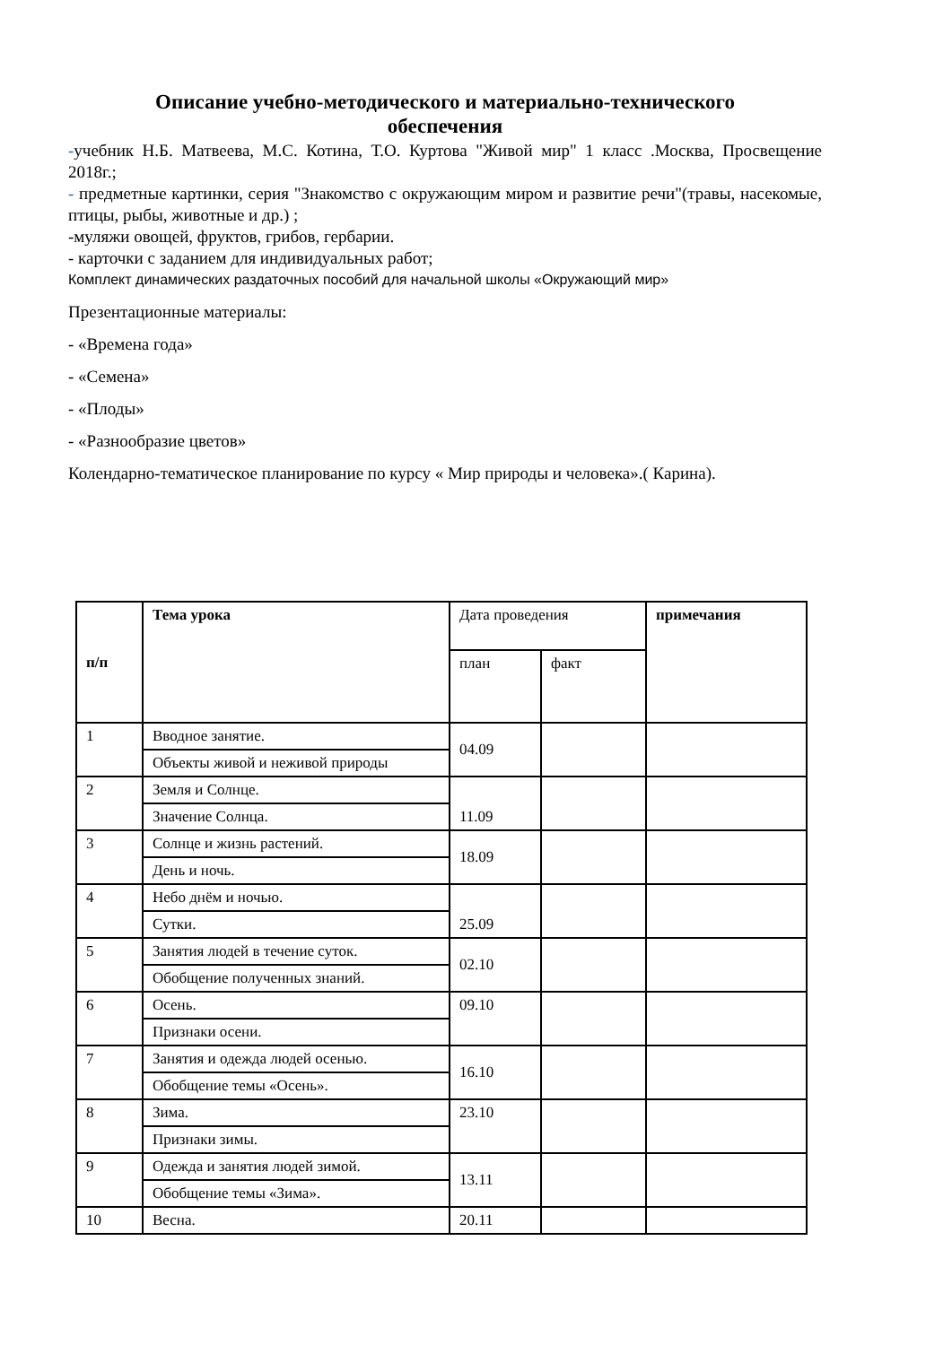Описание учебно-методического и материально-технического
обеспечения
-учебник Н.Б. Матвеева, М.С. Котина, Т.О. Куртова "Живой мир" 1 класс .Москва, Просвещение 2018г.;
- предметные картинки, серия "Знакомство с окружающим миром и развитие речи"(травы, насекомые, птицы, рыбы, животные и др.) ;
-муляжи овощей, фруктов, грибов, гербарии.
- карточки с заданием для индивидуальных работ;
Комплект динамических раздаточных пособий для начальной школы «Окружающий мир»
Презентационные материалы:
- «Времена года»
- «Семена»
- «Плоды»
- «Разнообразие цветов»
Колендарно-тематическое планирование по курсу « Мир природы и человека».( Карина).
| п/п | Тема урока | Дата проведения | | примечания |
| --- | --- | --- | --- | --- |
| | | план | факт | |
| 1 | Вводное занятие. | 04.09 | | |
| | Объекты живой и неживой природы | | | |
| 2 | Земля и Солнце. | 11.09 | | |
| | Значение Солнца. | | | |
| 3 | Солнце и жизнь растений. | 18.09 | | |
| | День и ночь. | | | |
| 4 | Небо днём и ночью. | 25.09 | | |
| | Сутки. | | | |
| 5 | Занятия людей в течение суток. | 02.10 | | |
| | Обобщение полученных знаний. | | | |
| 6 | Осень. | 09.10 | | |
| | Признаки осени. | | | |
| 7 | Занятия и одежда людей осенью. | 16.10 | | |
| | Обобщение темы «Осень». | | | |
| 8 | Зима. | 23.10 | | |
| | Признаки зимы. | | | |
| 9 | Одежда и занятия людей зимой. | 13.11 | | |
| | Обобщение темы «Зима». | | | |
| 10 | Весна. | 20.11 | | |